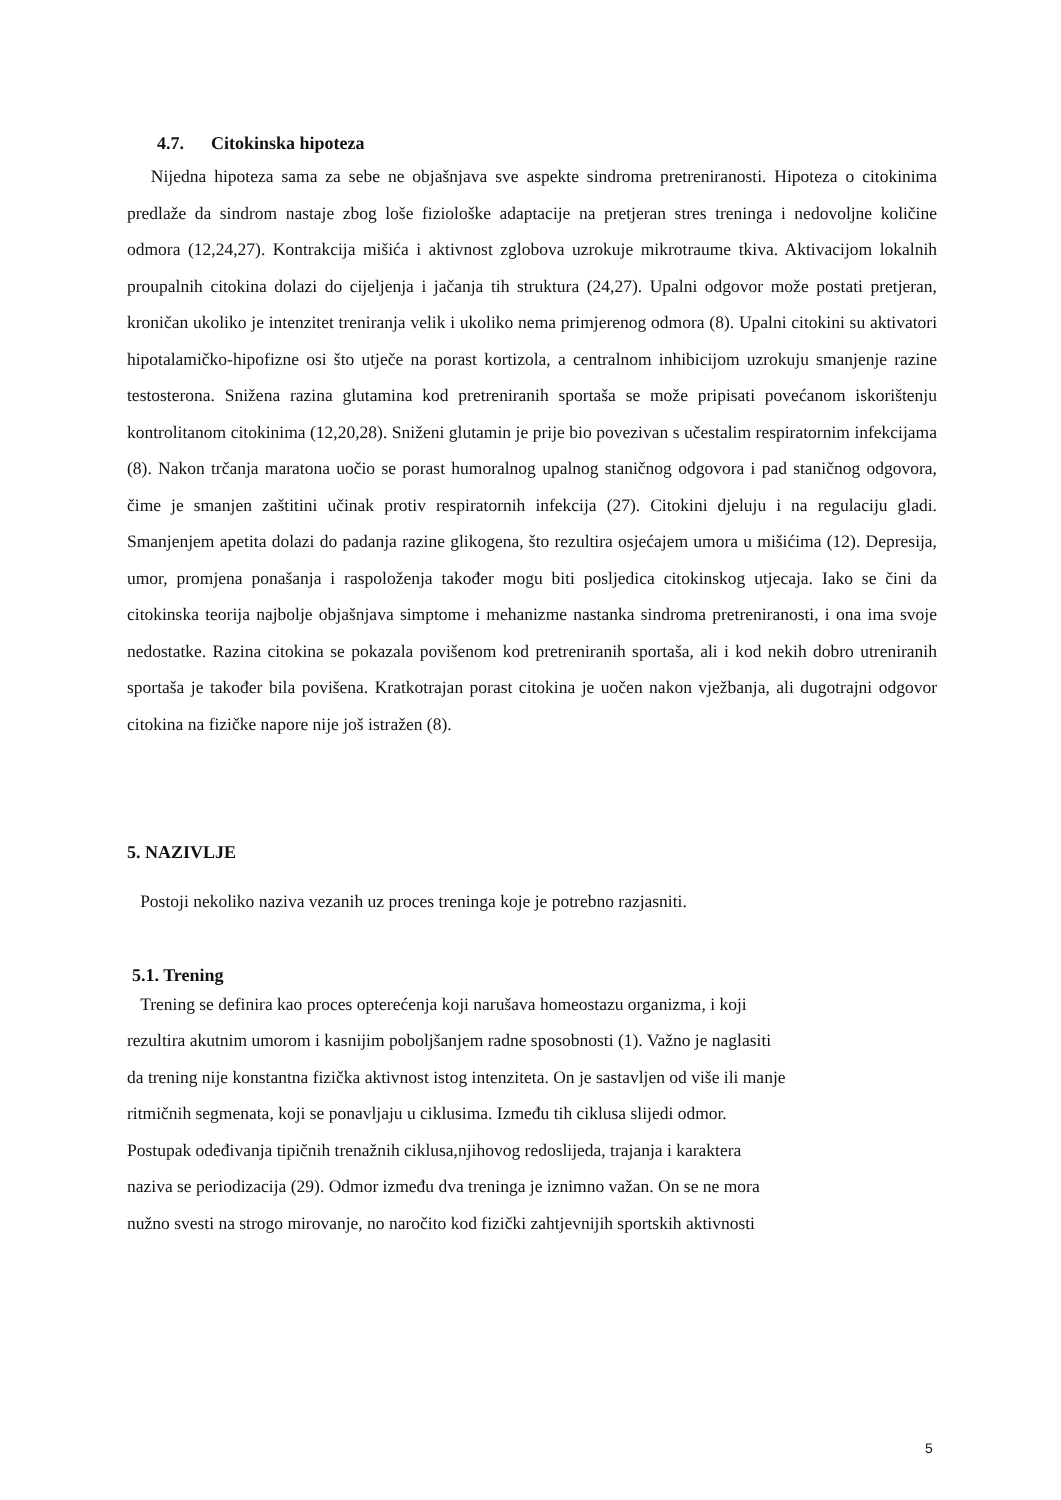4.7. Citokinska hipoteza
Nijedna hipoteza sama za sebe ne objašnjava sve aspekte sindroma pretreniranosti. Hipoteza o citokinima predlaže da sindrom nastaje zbog loše fiziološke adaptacije na pretjeran stres treninga i nedovoljne količine odmora (12,24,27). Kontrakcija mišića i aktivnost zglobova uzrokuje mikrotraume tkiva. Aktivacijom lokalnih proupalnih citokina dolazi do cijeljenja i jačanja tih struktura (24,27). Upalni odgovor može postati pretjeran, kroničan ukoliko je intenzitet treniranja velik i ukoliko nema primjerenog odmora (8). Upalni citokini su aktivatori hipotalamičko-hipofizne osi što utječe na porast kortizola, a centralnom inhibicijom uzrokuju smanjenje razine testosterona. Snižena razina glutamina kod pretreniranih sportaša se može pripisati povećanom iskorištenju kontrolitanom citokinima (12,20,28). Sniženi glutamin je prije bio povezivan s učestalim respiratornim infekcijama (8). Nakon trčanja maratona uočio se porast humoralnog upalnog staničnog odgovora i pad staničnog odgovora, čime je smanjen zaštitini učinak protiv respiratornih infekcija (27). Citokini djeluju i na regulaciju gladi. Smanjenjem apetita dolazi do padanja razine glikogena, što rezultira osjećajem umora u mišićima (12). Depresija, umor, promjena ponašanja i raspoloženja također mogu biti posljedica citokinskog utjecaja. Iako se čini da citokinska teorija najbolje objašnjava simptome i mehanizme nastanka sindroma pretreniranosti, i ona ima svoje nedostatke. Razina citokina se pokazala povišenom kod pretreniranih sportaša, ali i kod nekih dobro utreniranih sportaša je također bila povišena. Kratkotrajan porast citokina je uočen nakon vježbanja, ali dugotrajni odgovor citokina na fizičke napore nije još istražen (8).
5. NAZIVLJE
Postoji nekoliko naziva vezanih uz proces treninga koje je potrebno razjasniti.
5.1. Trening
Trening se definira kao proces opterećenja koji narušava homeostazu organizma, i koji
rezultira akutnim umorom i kasnijim poboljšanjem radne sposobnosti (1). Važno je naglasiti
da trening nije konstantna fizička aktivnost istog intenziteta. On je sastavljen od više ili manje
ritmičnih segmenata, koji se ponavljaju u ciklusima. Između tih ciklusa slijedi odmor.
Postupak odeđivanja tipičnih trenažnih ciklusa,njihovog redoslijeda, trajanja i karaktera
naziva se periodizacija (29). Odmor između dva treninga je iznimno važan. On se ne mora
nužno svesti na strogo mirovanje, no naročito kod fizički zahtjevnijih sportskih aktivnosti
5